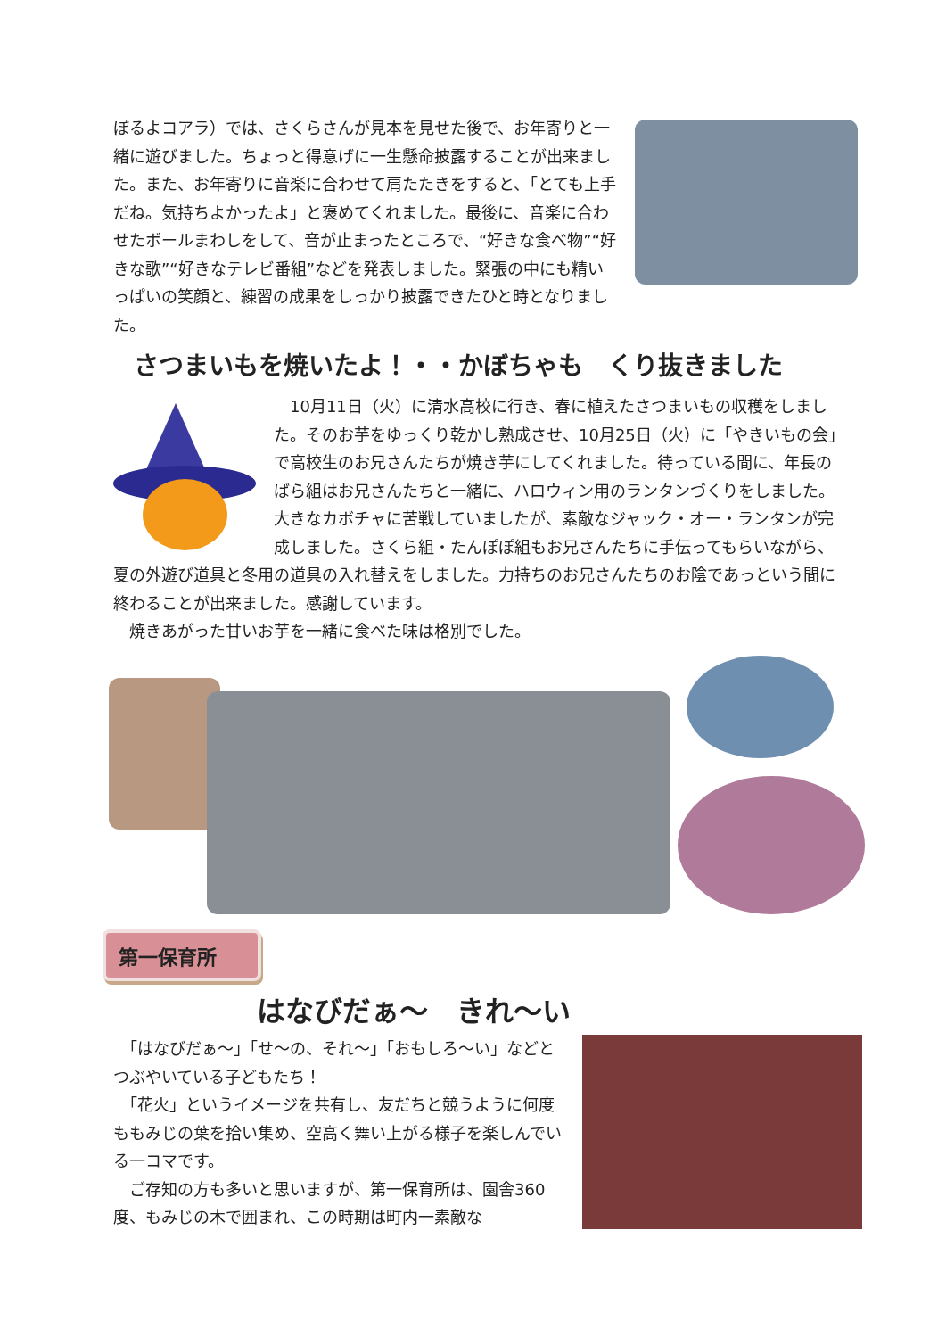ぼるよコアラ）では、さくらさんが見本を見せた後で、お年寄りと一緒に遊びました。ちょっと得意げに一生懸命披露することが出来ました。また、お年寄りに音楽に合わせて肩たたきをすると、「とても上手だね。気持ちよかったよ」と褒めてくれました。最後に、音楽に合わせたボールまわしをして、音が止まったところで、“好きな食べ物”“好きな歌”“好きなテレビ番組”などを発表しました。緊張の中にも精いっぱいの笑顔と、練習の成果をしっかり披露できたひと時となりました。
さつまいもを焼いたよ！・・かぼちゃも　くり抜きました
　10月11日（火）に清水高校に行き、春に植えたさつまいもの収穫をしました。そのお芋をゆっくり乾かし熟成させ、10月25日（火）に「やきいもの会」で高校生のお兄さんたちが焼き芋にしてくれました。待っている間に、年長のばら組はお兄さんたちと一緒に、ハロウィン用のランタンづくりをしました。大きなカボチャに苦戦していましたが、素敵なジャック・オー・ランタンが完成しました。さくら組・たんぽぽ組もお兄さんたちに手伝ってもらいながら、夏の外遊び道具と冬用の道具の入れ替えをしました。力持ちのお兄さんたちのお陰であっという間に終わることが出来ました。感謝しています。
　焼きあがった甘いお芋を一緒に食べた味は格別でした。
第一保育所
はなびだぁ～　きれ～い
　「はなびだぁ～」「せ～の、それ～」「おもしろ～い」などとつぶやいている子どもたち！
　「花火」というイメージを共有し、友だちと競うように何度ももみじの葉を拾い集め、空高く舞い上がる様子を楽しんでいる一コマです。
　ご存知の方も多いと思いますが、第一保育所は、園舎360 度、もみじの木で囲まれ、この時期は町内一素敵な